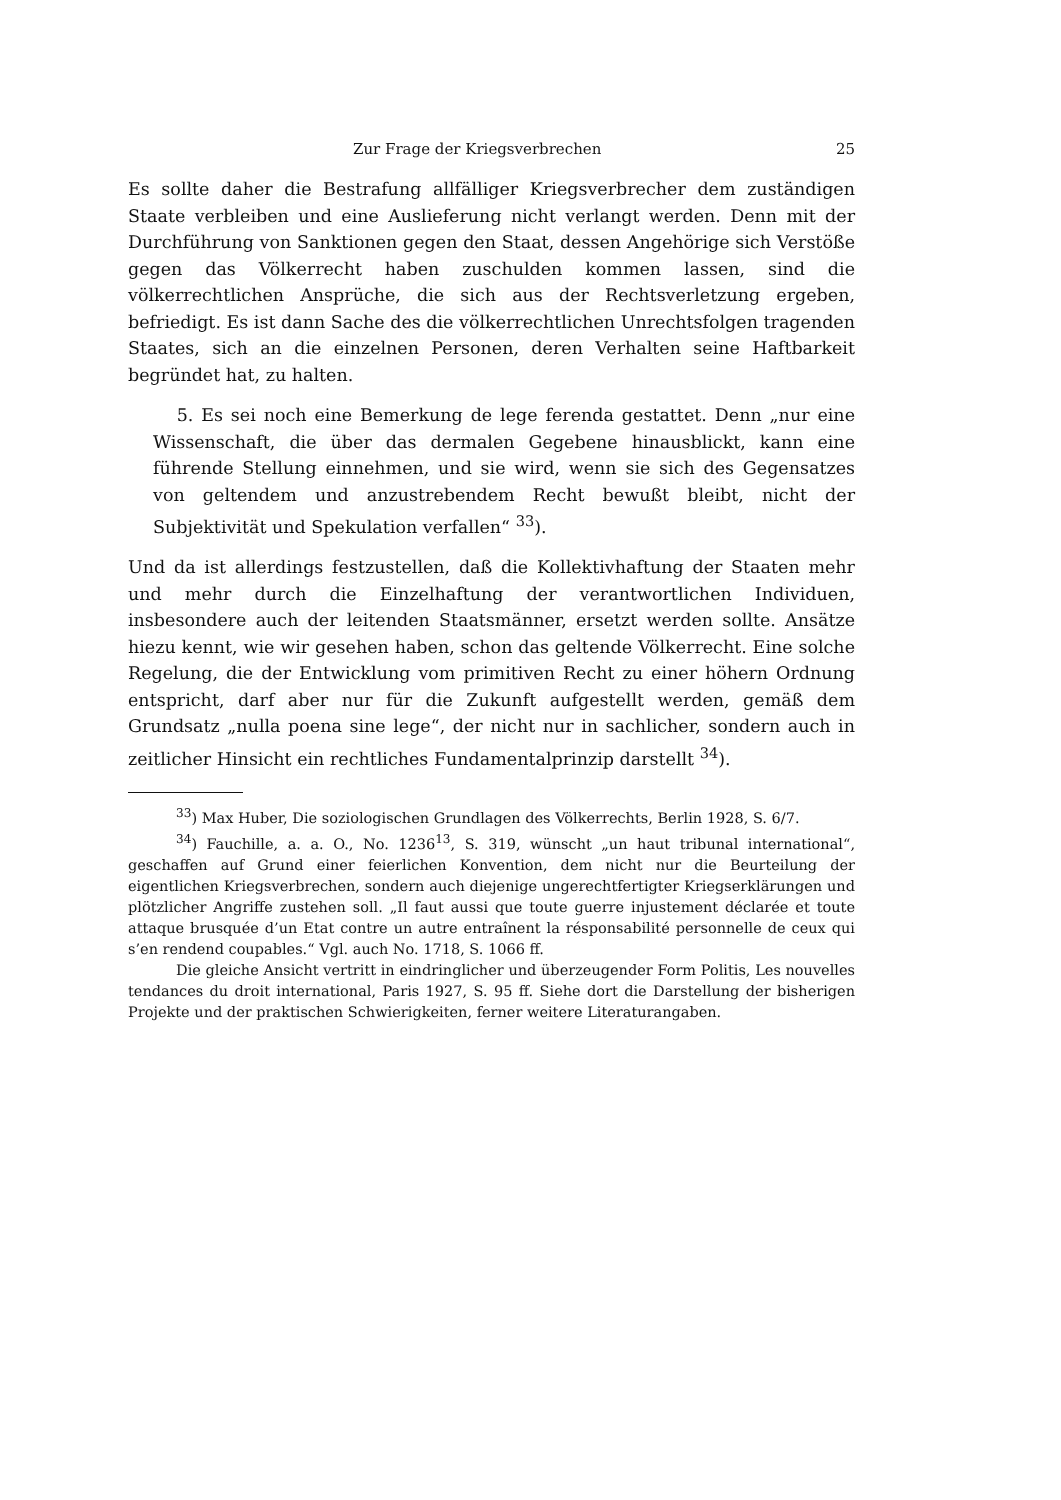Zur Frage der Kriegsverbrechen 25
Es sollte daher die Bestrafung allfälliger Kriegsverbrecher dem zuständigen Staate verbleiben und eine Auslieferung nicht verlangt werden. Denn mit der Durchführung von Sanktionen gegen den Staat, dessen Angehörige sich Verstöße gegen das Völkerrecht haben zuschulden kommen lassen, sind die völkerrechtlichen Ansprüche, die sich aus der Rechtsverletzung ergeben, befriedigt. Es ist dann Sache des die völkerrechtlichen Unrechtsfolgen tragenden Staates, sich an die einzelnen Personen, deren Verhalten seine Haftbarkeit begründet hat, zu halten.
5. Es sei noch eine Bemerkung de lege ferenda gestattet. Denn „nur eine Wissenschaft, die über das dermalen Gegebene hinausblickt, kann eine führende Stellung einnehmen, und sie wird, wenn sie sich des Gegensatzes von geltendem und anzustrebendem Recht bewußt bleibt, nicht der Subjektivität und Spekulation verfallen“ <sup>33</sup>).
Und da ist allerdings festzustellen, daß die Kollektivhaftung der Staaten mehr und mehr durch die Einzelhaftung der verantwortlichen Individuen, insbesondere auch der leitenden Staatsmänner, ersetzt werden sollte. Ansätze hiezu kennt, wie wir gesehen haben, schon das geltende Völkerrecht. Eine solche Regelung, die der Entwicklung vom primitiven Recht zu einer höhern Ordnung entspricht, darf aber nur für die Zukunft aufgestellt werden, gemäß dem Grundsatz „nulla poena sine lege“, der nicht nur in sachlicher, sondern auch in zeitlicher Hinsicht ein rechtliches Fundamentalprinzip darstellt <sup>34</sup>).
<sup>33</sup>) Max Huber, Die soziologischen Grundlagen des Völkerrechts, Berlin 1928, S. 6/7.
<sup>34</sup>) Fauchille, a. a. O., No. 1236<sup>13</sup>, S. 319, wünscht „un haut tribunal international“, geschaffen auf Grund einer feierlichen Konvention, dem nicht nur die Beurteilung der eigentlichen Kriegsverbrechen, sondern auch diejenige ungerechtfertigter Kriegserklärungen und plötzlicher Angriffe zustehen soll. „Il faut aussi que toute guerre injustement déclarée et toute attaque brusquée d’un Etat contre un autre entraînent la résponsabilité personnelle de ceux qui s’en rendend coupables.“ Vgl. auch No. 1718, S. 1066 ff.
Die gleiche Ansicht vertritt in eindringlicher und überzeugender Form Politis, Les nouvelles tendances du droit international, Paris 1927, S. 95 ff. Siehe dort die Darstellung der bisherigen Projekte und der praktischen Schwierigkeiten, ferner weitere Literaturangaben.